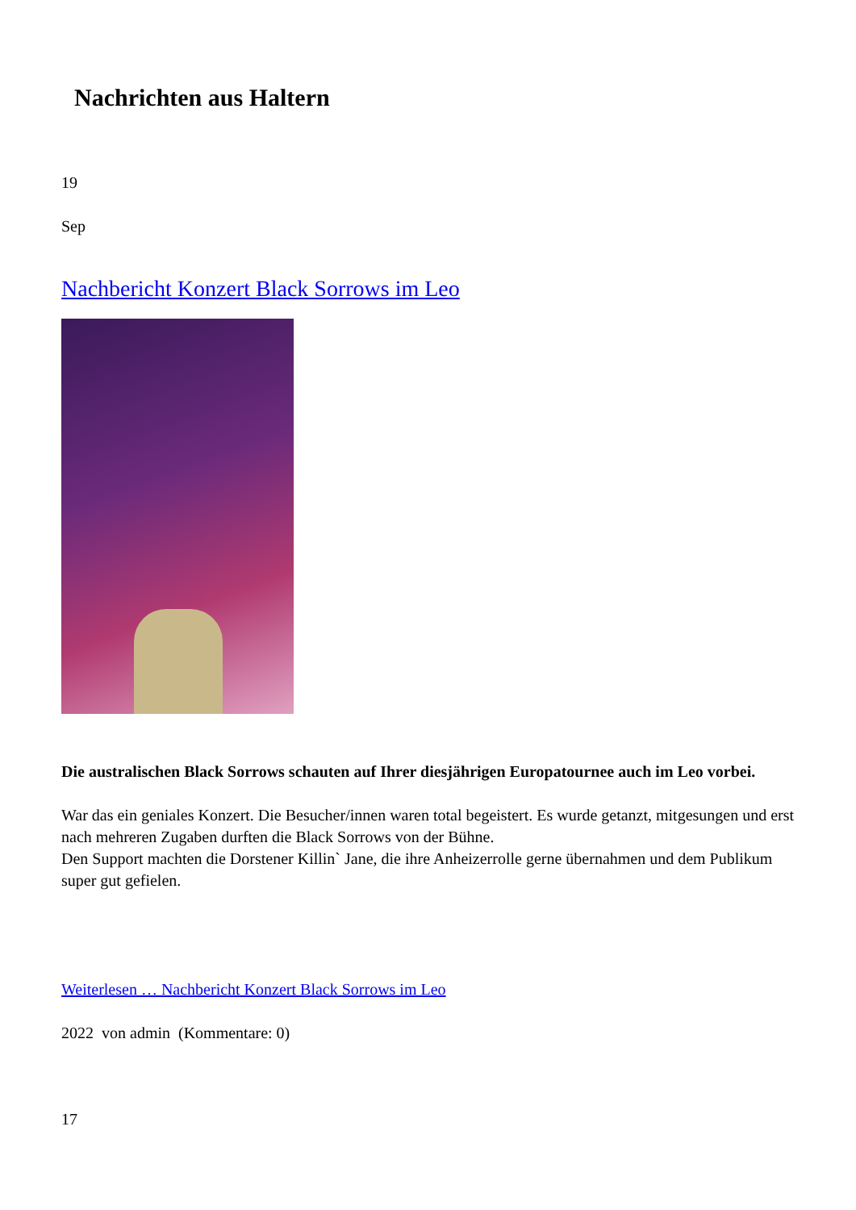Nachrichten aus Haltern
19
Sep
Nachbericht Konzert Black Sorrows im Leo
Die australischen Black Sorrows schauten auf Ihrer diesjährigen Europatournee auch im Leo vorbei.
War das ein geniales Konzert. Die Besucher/innen waren total begeistert. Es wurde getanzt, mitgesungen und erst nach mehreren Zugaben durften die Black Sorrows von der Bühne.
Den Support machten die Dorstener Killin` Jane, die ihre Anheizerrolle gerne übernahmen und dem Publikum super gut gefielen.
Weiterlesen … Nachbericht Konzert Black Sorrows im Leo
2022 von admin (Kommentare: 0)
17